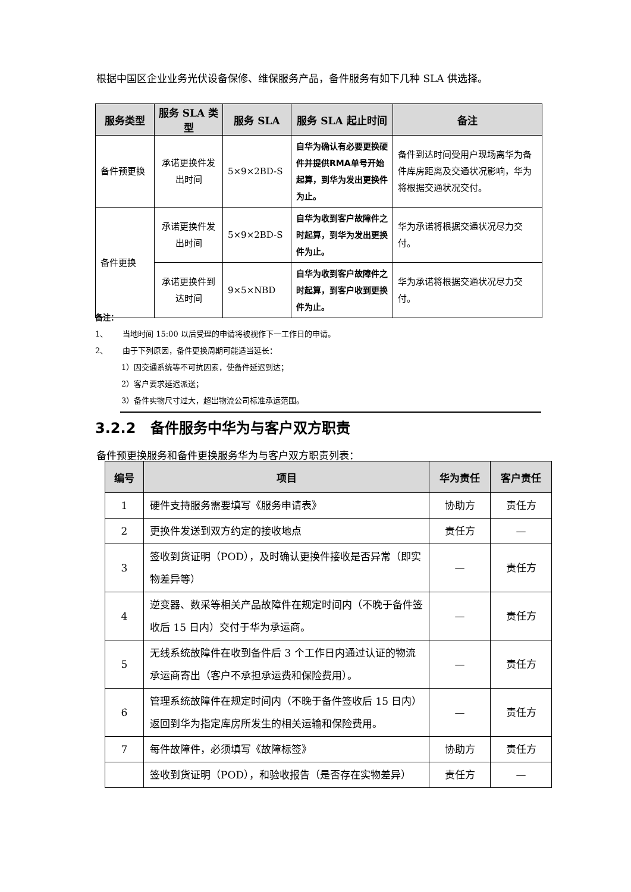根据中国区企业业务光伏设备保修、维保服务产品，备件服务有如下几种 SLA 供选择。
| 服务类型 | 服务 SLA 类型 | 服务 SLA | 服务 SLA 起止时间 | 备注 |
| --- | --- | --- | --- | --- |
| 备件预更换 | 承诺更换件发出时间 | 5×9×2BD-S | 自华为确认有必要更换硬件并提供RMA单号开始起算，到华为发出更换件为止。 | 备件到达时间受用户现场离华为备件库房距离及交通状况影响，华为将根据交通状况交付。 |
| 备件更换 | 承诺更换件发出时间 | 5×9×2BD-S | 自华为收到客户故障件之时起算，到华为发出更换件为止。 | 华为承诺将根据交通状况尽力交付。 |
| | 承诺更换件到达时间 | 9×5×NBD | 自华为收到客户故障件之时起算，到客户收到更换件为止。 | 华为承诺将根据交通状况尽力交付。 |
备注：
1、 当地时间 15:00 以后受理的申请将被视作下一工作日的申请。
2、 由于下列原因，备件更换周期可能适当延长：
1）因交通系统等不可抗因素，使备件延迟到达；
2）客户要求延迟派送；
3）备件实物尺寸过大，超出物流公司标准承运范围。
3.2.2 备件服务中华为与客户双方职责
备件预更换服务和备件更换服务华为与客户双方职责列表：
| 编号 | 项目 | 华为责任 | 客户责任 |
| --- | --- | --- | --- |
| 1 | 硬件支持服务需要填写《服务申请表》 | 协助方 | 责任方 |
| 2 | 更换件发送到双方约定的接收地点 | 责任方 | — |
| 3 | 签收到货证明（POD），及时确认更换件接收是否异常（即实物差异等） | — | 责任方 |
| 4 | 逆变器、数采等相关产品故障件在规定时间内（不晚于备件签收后 15 日内）交付于华为承运商。 | — | 责任方 |
| 5 | 无线系统故障件在收到备件后 3 个工作日内通过认证的物流承运商寄出（客户不承担承运费和保险费用）。 | — | 责任方 |
| 6 | 管理系统故障件在规定时间内（不晚于备件签收后 15 日内）返回到华为指定库房所发生的相关运输和保险费用。 | — | 责任方 |
| 7 | 每件故障件，必须填写《故障标签》 | 协助方 | 责任方 |
| | 签收到货证明（POD），和验收报告（是否存在实物差异） | 责任方 | — |